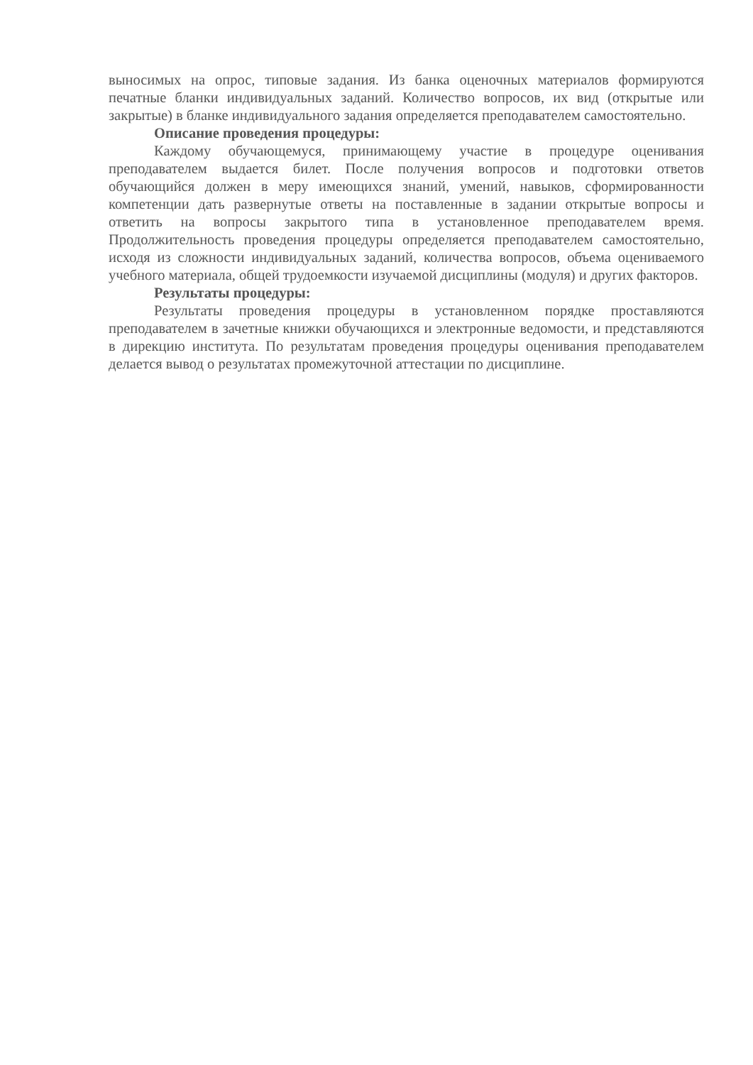выносимых на опрос, типовые задания. Из банка оценочных материалов формируются печатные бланки индивидуальных заданий. Количество вопросов, их вид (открытые или закрытые) в бланке индивидуального задания определяется преподавателем самостоятельно.
Описание проведения процедуры:
Каждому обучающемуся, принимающему участие в процедуре оценивания преподавателем выдается билет. После получения вопросов и подготовки ответов обучающийся должен в меру имеющихся знаний, умений, навыков, сформированности компетенции дать развернутые ответы на поставленные в задании открытые вопросы и ответить на вопросы закрытого типа в установленное преподавателем время. Продолжительность проведения процедуры определяется преподавателем самостоятельно, исходя из сложности индивидуальных заданий, количества вопросов, объема оцениваемого учебного материала, общей трудоемкости изучаемой дисциплины (модуля) и других факторов.
Результаты процедуры:
Результаты проведения процедуры в установленном порядке проставляются преподавателем в зачетные книжки обучающихся и электронные ведомости, и представляются в дирекцию института. По результатам проведения процедуры оценивания преподавателем делается вывод о результатах промежуточной аттестации по дисциплине.